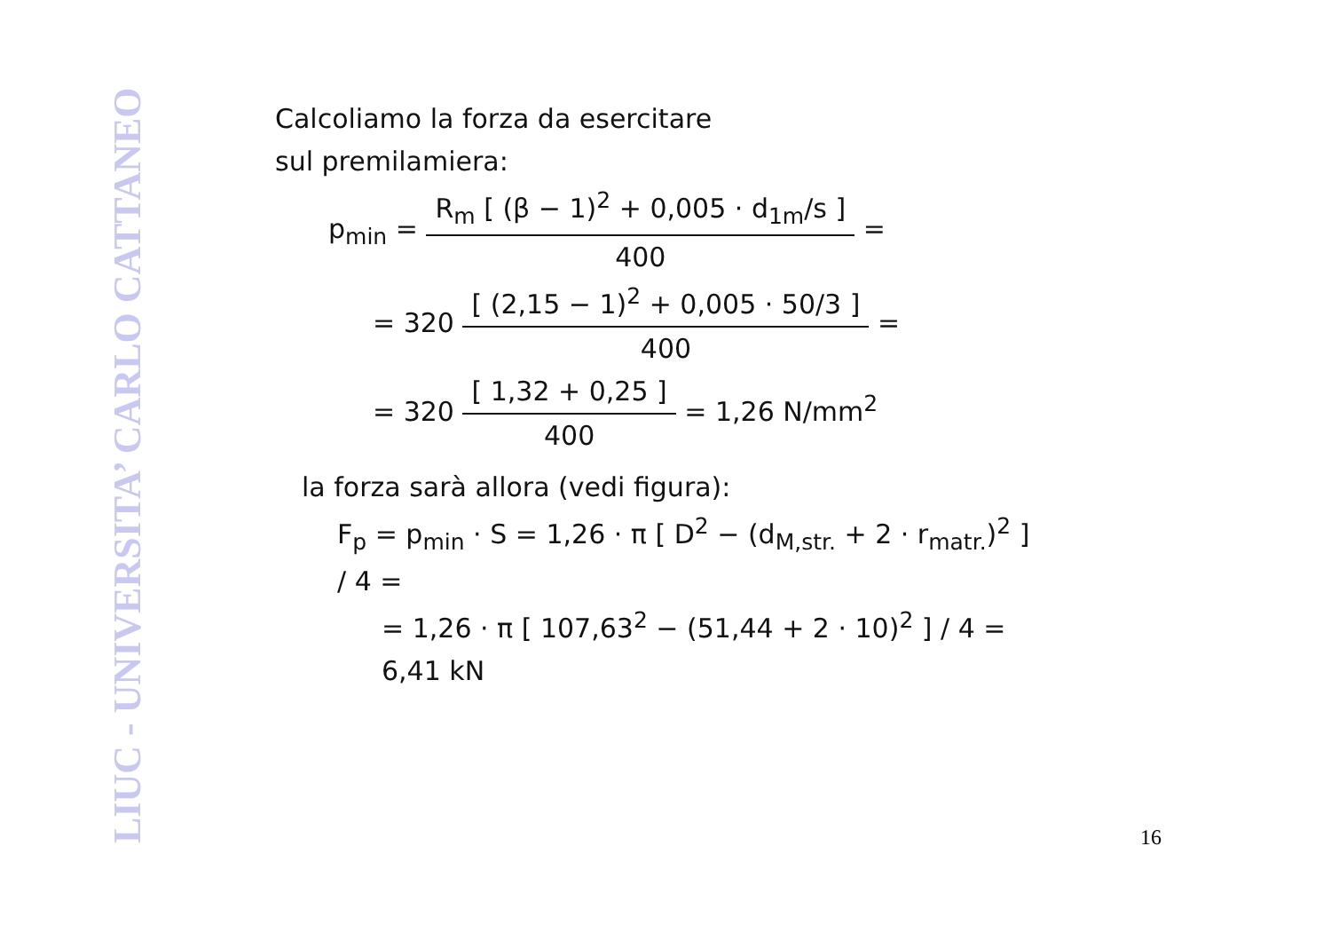LIUC - UNIVERSITA’ CARLO CATTANEO
Calcoliamo la forza da esercitare
sul premilamiera:
p<sub>min</sub> = R<sub>m</sub> [ (β − 1)<sup>2</sup> + 0,005 · d<sub>1m</sub>/s ] 400 =
= 320 [ (2,15 − 1)<sup>2</sup> + 0,005 · 50/3 ] 400 =
= 320 [ 1,32 + 0,25 ] 400 = 1,26 N/mm<sup>2</sup>
la forza sarà allora (vedi figura):
F<sub>p</sub> = p<sub>min</sub> · S = 1,26 · π [ D<sup>2</sup> − (d<sub>M,str.</sub> + 2 · r<sub>matr.</sub>)<sup>2</sup> ] / 4 =
= 1,26 · π [ 107,63<sup>2</sup> − (51,44 + 2 · 10)<sup>2</sup> ] / 4 = 6,41 kN
16